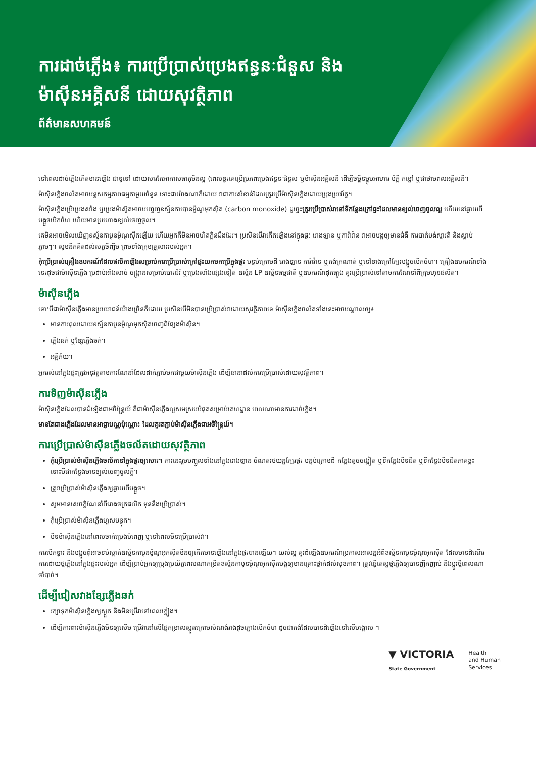ការដាច់ភ្លើង៖ ការប្រើប្រាស់ប្រេងឥន្ធនៈជំនួស និងម៉ាស៊ីនអគ្គិសនី ដោយសុវត្ថិភាព
ព័ត៌មានសហគមន៍
នៅពេលដាច់ភ្លើងកើតមានឡើង ជាទូទៅ ដោយសារតែអាកាសធាតុមិនល្អ (ពេលខ្លះគេប្រើប្រភពប្រេងឥន្ធនៈជំនួស ឬម៉ាស៊ីនអគ្គិសនី ដើម្បីចម្អិនម្ហូបអាហារ បំភ្លឺ កម្តៅ ឬជាថាមពលអគ្គិសនី។
ម៉ាស៊ីនភ្លើងចល័តអាចបន្តសកម្មភាពធម្មតាមួយចំនួន ទោះជាយ៉ាងណាក៏ដោយ វាជាការសំខាន់ដែលត្រូវប្រើម៉ាស៊ីនភ្លើងដោយប្រុងប្រយ័ត្ន។
ម៉ាស៊ីនភ្លើងប្រើប្រេងសាំង ឬប្រេងម៉ាស៊ូតអាចបញ្ចេញឧស្ម័នកាបោនម៉ូណូអុកស៊ីត (carbon monoxide) ដូច្នេះត្រូវប្រើប្រាស់វានៅទីកន្លែងក្រៅផ្ទះដែលមានខ្យល់ចេញចូលល្អ ហើយនៅឆ្ងាយពីបង្អួចបើកចំហ ហើយមានប្រហោងខ្យល់ចេញចូល។
គេមិនអាចមើលឃើញឧស្ម័នកាបូនម៉ូណូស៊ីតឡើយ ហើយអ្នកក៏មិនអាចហិតក្លិនដឹងដែរ។ ប្រសិនបើវាកើតឡើងនៅក្នុងផ្ទះ រោងឡាន ឬការ៉ាវ៉ាន វាអាចបង្កឲ្យមានជំងឺ ការបាត់បង់ស្មារតី និងស្លាប់ភ្លាមៗ។ សូមនឹកគិតដល់សត្វចិញ្ចឹម ព្រមទាំងក្រុមគ្រួសាររបស់អ្នក។
កុំប្រើប្រាស់គ្រឿងឧបករណ៍ដែលផលិតឡើងសម្រាប់ការប្រើប្រាស់ក្រៅផ្ទះយកមកប្រើក្នុងផ្ទះ បន្ទប់ក្រោមដី រោងឡាន ការ៉ាវ៉ាន ឬតង់ក្រណាត់ ឬនៅខាងក្រៅក្បែរបង្អួចបើកចំហ។ គ្រឿងឧបករណ៍ទាំងនេះដូចជាម៉ាស៊ីនភ្លើង ប្រដាប់អាំងសាច់ ចង្ក្រានសម្រាប់បោះជំរំ ឬប្រេងសាំងផ្សេងទៀត ឧស្ម័ន LP ឧស្ម័នធម្មជាតិ ឬឧបករណ៍ដុតធ្យូង គួរប្រើប្រាស់ទៅតាមការណែនាំពីក្រុមហ៊ុនផលិត។
ម៉ាស៊ីនភ្លើង
ទោះបីជាម៉ាស៊ីនភ្លើងមានប្រយោជន៍យ៉ាងច្រើនក៏ដោយ ប្រសិនបើមិនបានប្រើប្រាស់វាដោយសុវត្ថិភាពទេ ម៉ាស៊ីនភ្លើងចល័តទាំងនេះអាចបណ្តាលឲ្យ៖
មានការពុលដោយឧស្ម័នកាបូនម៉ូណូអុកស៊ីតចេញពីផ្សែងម៉ាស៊ីន។
ភ្លើងឆក់ ឬខ្សែភ្លើងឆក់។
អគ្គិភ័យ។
អ្នករស់នៅក្នុងផ្ទះត្រូវអនុវត្តតាមការណែនាំដែលដាក់ភ្ជាប់មកជាមួយម៉ាស៊ីនភ្លើង ដើម្បីធានាដល់ការប្រើប្រាស់ដោយសុវត្ថិភាព។
ការទិញម៉ាស៊ីនភ្លើង
ម៉ាស៊ីនភ្លើងដែលបានដំឡើងជាអចិន្ត្រៃយ៍ គឺជាម៉ាស៊ីនភ្លើងល្អសមស្របបំផុតសម្រាប់គេហដ្ឋាន ពេលណាមានការដាច់ភ្លើង។
មានតែជាងភ្លើងដែលមានអាជ្ញាបណ្ណប៉ុណ្ណោះ ដែលគួរតភ្ជាប់ម៉ាស៊ីនភ្លើងជាអចិន្ត្រៃយ៍។
ការប្រើប្រាស់ម៉ាស៊ីនភ្លើងចល័តដោយសុវត្ថិភាព
កុំប្រើប្រាស់ម៉ាស៊ីនភ្លើងចល័តនៅក្នុងផ្ទះឲ្យសោះ។ ការនេះរួមបញ្ចូលទាំងនៅក្នុងរោងឡាន ចំណតរថយន្តក្បែរផ្ទះ បន្ទប់ក្រោមដី កន្លែងតូចចង្អៀត ឬទីកន្លែងបិទជិត ឬទីកន្លែងបិទជិតភាគខ្លះ ទោះបីជាកន្លែងមានខ្យល់ចេញចូលក្តី។
ត្រូវប្រើប្រាស់ម៉ាស៊ីនភ្លើងឲ្យឆ្ងាយពីបង្អួច។
សូមអានសេចក្តីណែនាំពីរោងចក្រផលិត មុននឹងប្រើប្រាស់។
កុំប្រើប្រាស់ម៉ាស៊ីនភ្លើងហួសបន្ទុក។
បិទម៉ាស៊ីនភ្លើងនៅពេលចាក់ប្រេងបំពេញ ឬនៅពេលមិនប្រើប្រាស់វា។
ការបើកទ្វារ និងបង្អួចពុំអាចទប់ស្កាត់ឧស្ម័នកាបូនម៉ូណូអុកស៊ីតមិនឲ្យកើតមានឡើងនៅក្នុងផ្ទះបានឡើយ។ យល់ល្អ គួរដំឡើងឧបករណ៍ប្រកាសអាសន្នអំពីឧស្ម័នកាបូនម៉ូណូអុកស៊ីត ដែលមានដំណើរការដោយថ្មភ្លើងនៅក្នុងផ្ទះរបស់អ្នក ដើម្បីប្រាប់អ្នកឲ្យប្រុងប្រយ័ត្នពេលណាកម្រិតឧស្ម័នកាបូនម៉ូណូអុកស៊ីតបង្កឲ្យមានគ្រោះថ្នាក់ដល់សុខភាព។ ត្រូវធ្វើតេស្តថ្មភ្លើងឲ្យបានញឹកញាប់ និងប្តូរថ្មីពេលណាចាំបាច់។
ដើម្បីជៀសវាងខ្សែភ្លើងឆក់
រក្សាទុកម៉ាស៊ីនភ្លើងឲ្យស្ងួត និងមិនប្រើវានៅពេលភ្លៀង។
ដើម្បីការពារម៉ាស៊ីនភ្លើងមិនឲ្យសើម ប្រើវានៅលើផ្ទៃកម្រាលស្ងួតក្រោមសំណង់រាងដូចក្តោងបើកចំហ ដូចជាតង់ដែលបានដំឡើងនៅលើបង្គោល ។
▼ VICTORIA
State Government
Health
and Human
Services